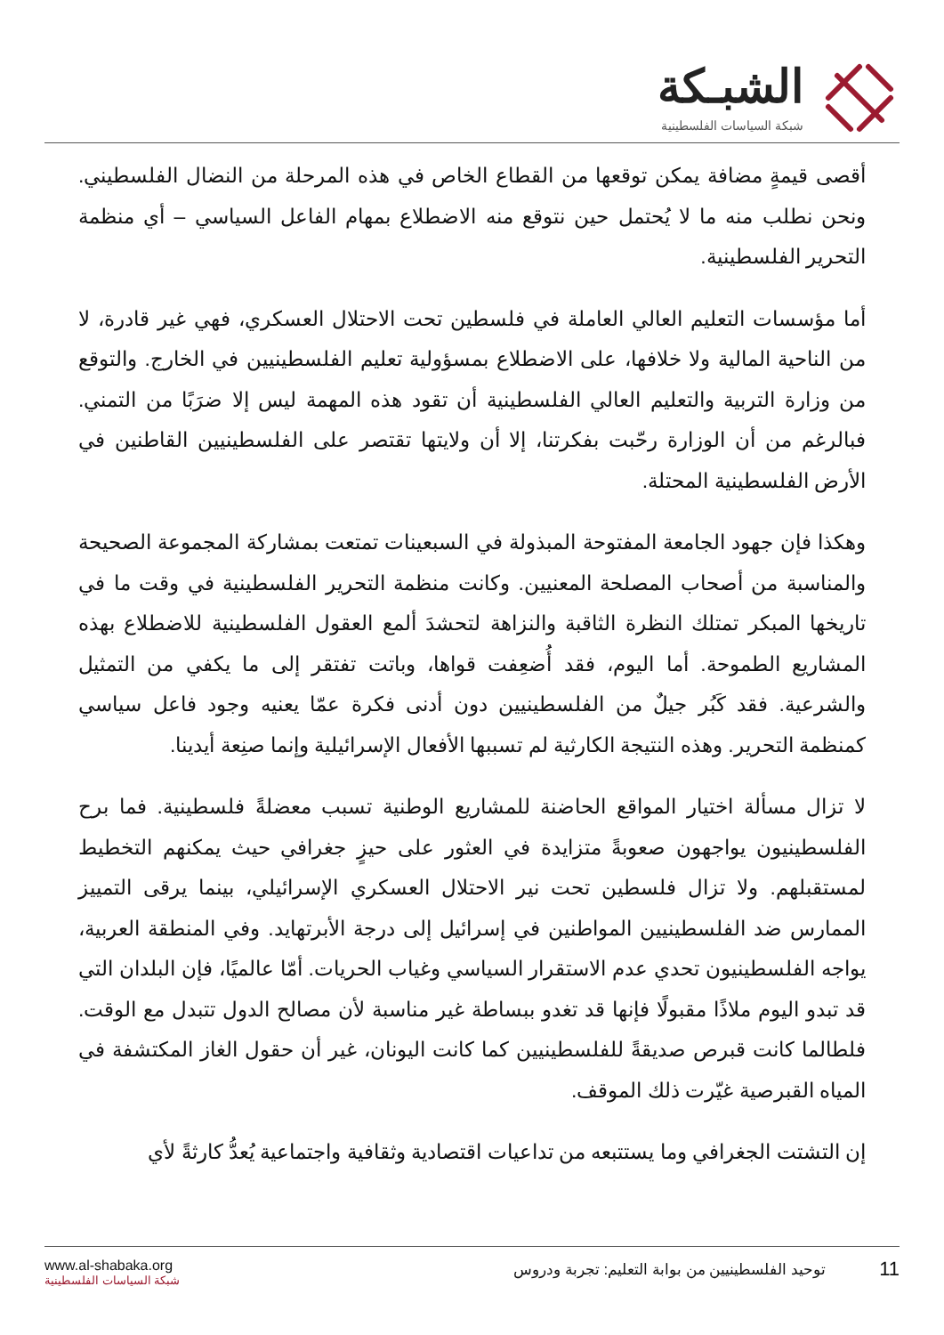الشبـكة
شبكة السياسات الفلسطينية
أقصى قيمةٍ مضافة يمكن توقعها من القطاع الخاص في هذه المرحلة من النضال الفلسطيني. ونحن نطلب منه ما لا يُحتمل حين نتوقع منه الاضطلاع بمهام الفاعل السياسي – أي منظمة التحرير الفلسطينية.
أما مؤسسات التعليم العالي العاملة في فلسطين تحت الاحتلال العسكري، فهي غير قادرة، لا من الناحية المالية ولا خلافها، على الاضطلاع بمسؤولية تعليم الفلسطينيين في الخارج. والتوقع من وزارة التربية والتعليم العالي الفلسطينية أن تقود هذه المهمة ليس إلا ضرَبًا من التمني. فبالرغم من أن الوزارة رحّبت بفكرتنا، إلا أن ولايتها تقتصر على الفلسطينيين القاطنين في الأرض الفلسطينية المحتلة.
وهكذا فإن جهود الجامعة المفتوحة المبذولة في السبعينات تمتعت بمشاركة المجموعة الصحيحة والمناسبة من أصحاب المصلحة المعنيين. وكانت منظمة التحرير الفلسطينية في وقت ما في تاريخها المبكر تمتلك النظرة الثاقبة والنزاهة لتحشدَ ألمع العقول الفلسطينية للاضطلاع بهذه المشاريع الطموحة. أما اليوم، فقد أُضعِفت قواها، وباتت تفتقر إلى ما يكفي من التمثيل والشرعية. فقد كَبُر جيلٌ من الفلسطينيين دون أدنى فكرة عمّا يعنيه وجود فاعل سياسي كمنظمة التحرير. وهذه النتيجة الكارثية لم تسببها الأفعال الإسرائيلية وإنما صنِعة أيدينا.
لا تزال مسألة اختيار المواقع الحاضنة للمشاريع الوطنية تسبب معضلةً فلسطينية. فما برح الفلسطينيون يواجهون صعوبةً متزايدة في العثور على حيزٍ جغرافي حيث يمكنهم التخطيط لمستقبلهم. ولا تزال فلسطين تحت نير الاحتلال العسكري الإسرائيلي، بينما يرقى التمييز الممارس ضد الفلسطينيين المواطنين في إسرائيل إلى درجة الأبرتهايد. وفي المنطقة العربية، يواجه الفلسطينيون تحدي عدم الاستقرار السياسي وغياب الحريات. أمّا عالميًا، فإن البلدان التي قد تبدو اليوم ملاذًا مقبولًا فإنها قد تغدو ببساطة غير مناسبة لأن مصالح الدول تتبدل مع الوقت. فلطالما كانت قبرص صديقةً للفلسطينيين كما كانت اليونان، غير أن حقول الغاز المكتشفة في المياه القبرصية غيّرت ذلك الموقف.
إن التشتت الجغرافي وما يستتبعه من تداعيات اقتصادية وثقافية واجتماعية يُعدُّ كارثةً لأي
www.al-shabaka.org
شبكة السياسات الفلسطينية
11 توحيد الفلسطينيين من بوابة التعليم: تجربة ودروس